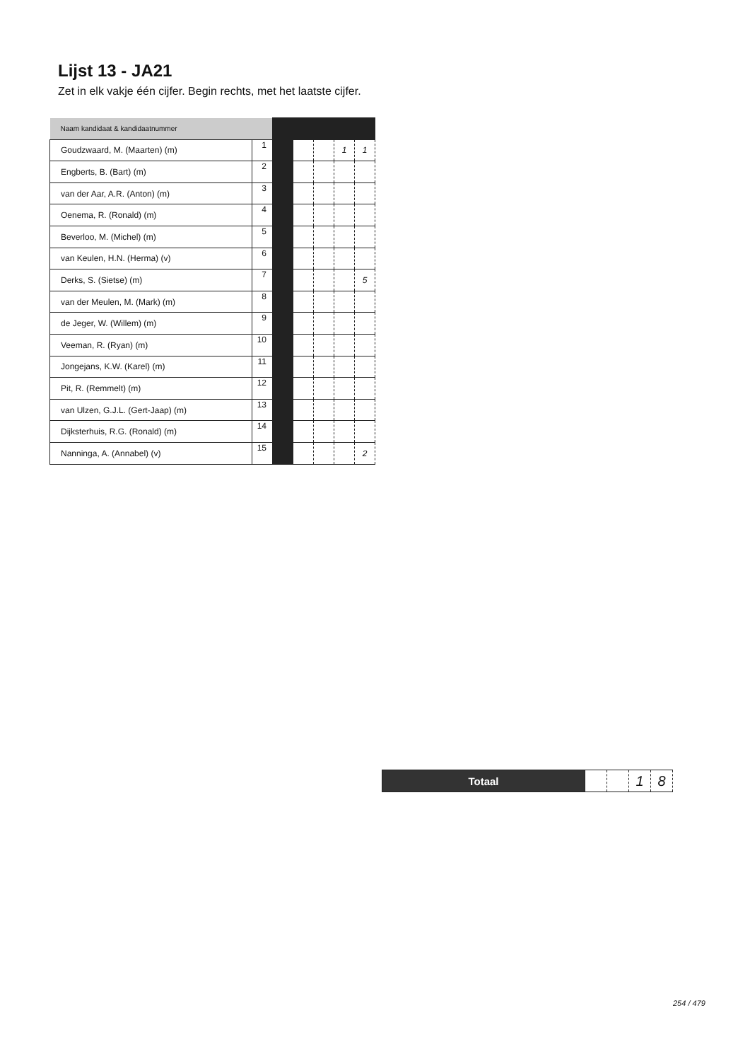Lijst 13 - JA21
Zet in elk vakje één cijfer. Begin rechts, met het laatste cijfer.
| Naam kandidaat & kandidaatnummer | | | | | | |
| Goudzwaard, M. (Maarten) (m) | 1 | | | | 1 | 1 |
| Engberts, B. (Bart) (m) | 2 | | | | | |
| van der Aar, A.R. (Anton) (m) | 3 | | | | | |
| Oenema, R. (Ronald) (m) | 4 | | | | | |
| Beverloo, M. (Michel) (m) | 5 | | | | | |
| van Keulen, H.N. (Herma) (v) | 6 | | | | | |
| Derks, S. (Sietse) (m) | 7 | | | | | 5 |
| van der Meulen, M. (Mark) (m) | 8 | | | | | |
| de Jeger, W. (Willem) (m) | 9 | | | | | |
| Veeman, R. (Ryan) (m) | 10 | | | | | |
| Jongejans, K.W. (Karel) (m) | 11 | | | | | |
| Pit, R. (Remmelt) (m) | 12 | | | | | |
| van Ulzen, G.J.L. (Gert-Jaap) (m) | 13 | | | | | |
| Dijksterhuis, R.G. (Ronald) (m) | 14 | | | | | |
| Nanninga, A. (Annabel) (v) | 15 | | | | | 2 |
| Totaal | | | 1 | 8 |
254 / 479